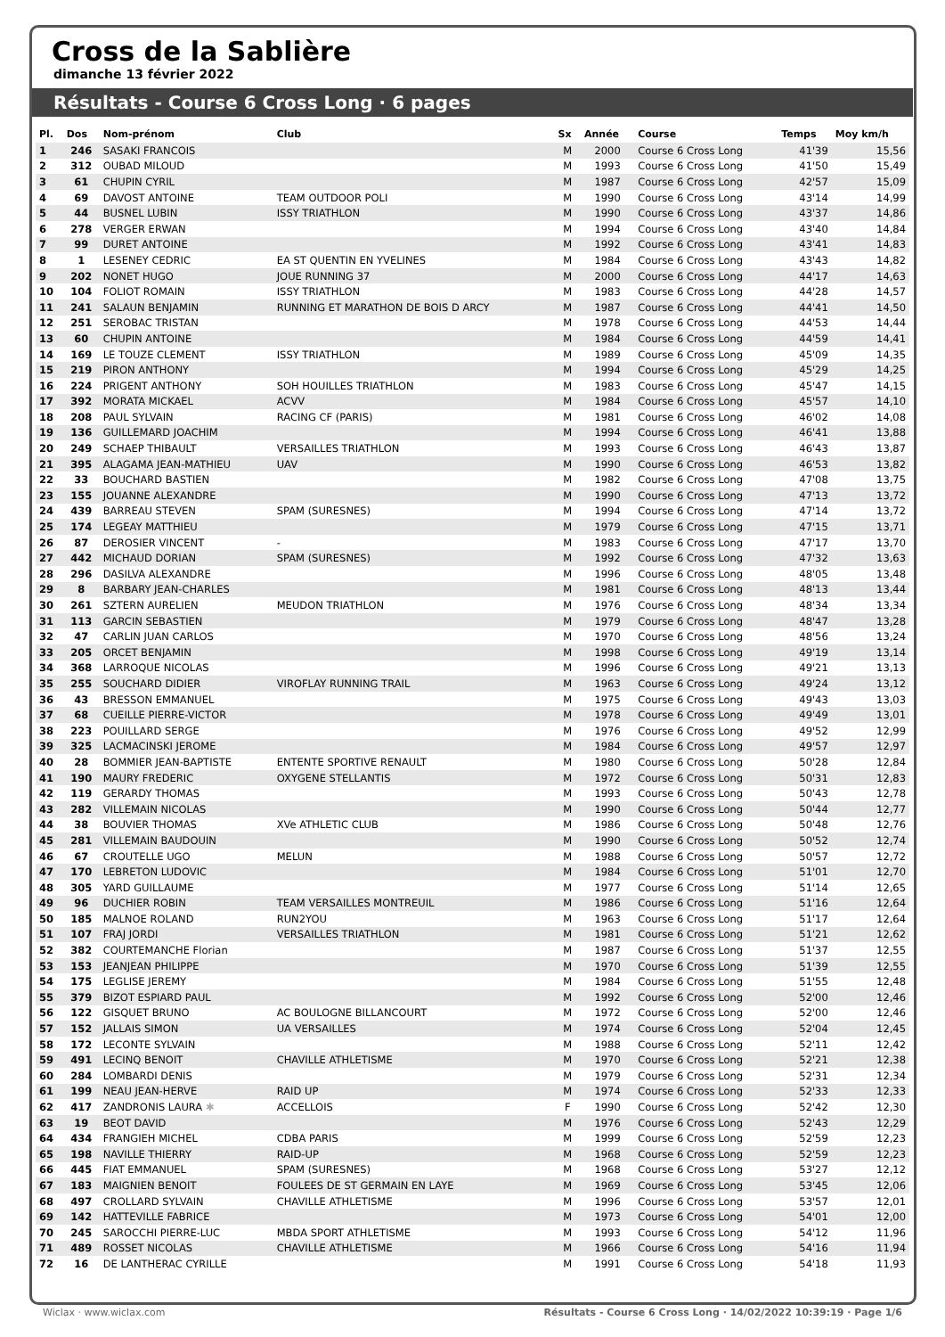Cross de la Sablière
dimanche 13 février 2022
Résultats - Course 6 Cross Long · 6 pages
| Pl. | Dos | Nom-prénom | Club | Sx | Année | Course | Temps | Moy km/h |
| --- | --- | --- | --- | --- | --- | --- | --- | --- |
| 1 | 246 | SASAKI FRANCOIS | | M | 2000 | Course 6 Cross Long | 41'39 | 15,56 |
| 2 | 312 | OUBAD MILOUD | | M | 1993 | Course 6 Cross Long | 41'50 | 15,49 |
| 3 | 61 | CHUPIN CYRIL | | M | 1987 | Course 6 Cross Long | 42'57 | 15,09 |
| 4 | 69 | DAVOST ANTOINE | TEAM OUTDOOR POLI | M | 1990 | Course 6 Cross Long | 43'14 | 14,99 |
| 5 | 44 | BUSNEL LUBIN | ISSY TRIATHLON | M | 1990 | Course 6 Cross Long | 43'37 | 14,86 |
| 6 | 278 | VERGER ERWAN | | M | 1994 | Course 6 Cross Long | 43'40 | 14,84 |
| 7 | 99 | DURET ANTOINE | | M | 1992 | Course 6 Cross Long | 43'41 | 14,83 |
| 8 | 1 | LESENEY CEDRIC | EA ST QUENTIN EN YVELINES | M | 1984 | Course 6 Cross Long | 43'43 | 14,82 |
| 9 | 202 | NONET HUGO | JOUE RUNNING 37 | M | 2000 | Course 6 Cross Long | 44'17 | 14,63 |
| 10 | 104 | FOLIOT ROMAIN | ISSY TRIATHLON | M | 1983 | Course 6 Cross Long | 44'28 | 14,57 |
| 11 | 241 | SALAUN BENJAMIN | RUNNING ET MARATHON DE BOIS D ARCY | M | 1987 | Course 6 Cross Long | 44'41 | 14,50 |
| 12 | 251 | SEROBAC TRISTAN | | M | 1978 | Course 6 Cross Long | 44'53 | 14,44 |
| 13 | 60 | CHUPIN ANTOINE | | M | 1984 | Course 6 Cross Long | 44'59 | 14,41 |
| 14 | 169 | LE TOUZE CLEMENT | ISSY TRIATHLON | M | 1989 | Course 6 Cross Long | 45'09 | 14,35 |
| 15 | 219 | PIRON ANTHONY | | M | 1994 | Course 6 Cross Long | 45'29 | 14,25 |
| 16 | 224 | PRIGENT ANTHONY | SOH HOUILLES TRIATHLON | M | 1983 | Course 6 Cross Long | 45'47 | 14,15 |
| 17 | 392 | MORATA MICKAEL | ACVV | M | 1984 | Course 6 Cross Long | 45'57 | 14,10 |
| 18 | 208 | PAUL SYLVAIN | RACING CF (PARIS) | M | 1981 | Course 6 Cross Long | 46'02 | 14,08 |
| 19 | 136 | GUILLEMARD JOACHIM | | M | 1994 | Course 6 Cross Long | 46'41 | 13,88 |
| 20 | 249 | SCHAEP THIBAULT | VERSAILLES TRIATHLON | M | 1993 | Course 6 Cross Long | 46'43 | 13,87 |
| 21 | 395 | ALAGAMA JEAN-MATHIEU | UAV | M | 1990 | Course 6 Cross Long | 46'53 | 13,82 |
| 22 | 33 | BOUCHARD BASTIEN | | M | 1982 | Course 6 Cross Long | 47'08 | 13,75 |
| 23 | 155 | JOUANNE ALEXANDRE | | M | 1990 | Course 6 Cross Long | 47'13 | 13,72 |
| 24 | 439 | BARREAU STEVEN | SPAM (SURESNES) | M | 1994 | Course 6 Cross Long | 47'14 | 13,72 |
| 25 | 174 | LEGEAY MATTHIEU | | M | 1979 | Course 6 Cross Long | 47'15 | 13,71 |
| 26 | 87 | DEROSIER VINCENT | - | M | 1983 | Course 6 Cross Long | 47'17 | 13,70 |
| 27 | 442 | MICHAUD DORIAN | SPAM (SURESNES) | M | 1992 | Course 6 Cross Long | 47'32 | 13,63 |
| 28 | 296 | DASILVA ALEXANDRE | | M | 1996 | Course 6 Cross Long | 48'05 | 13,48 |
| 29 | 8 | BARBARY JEAN-CHARLES | | M | 1981 | Course 6 Cross Long | 48'13 | 13,44 |
| 30 | 261 | SZTERN AURELIEN | MEUDON TRIATHLON | M | 1976 | Course 6 Cross Long | 48'34 | 13,34 |
| 31 | 113 | GARCIN SEBASTIEN | | M | 1979 | Course 6 Cross Long | 48'47 | 13,28 |
| 32 | 47 | CARLIN JUAN CARLOS | | M | 1970 | Course 6 Cross Long | 48'56 | 13,24 |
| 33 | 205 | ORCET BENJAMIN | | M | 1998 | Course 6 Cross Long | 49'19 | 13,14 |
| 34 | 368 | LARROQUE NICOLAS | | M | 1996 | Course 6 Cross Long | 49'21 | 13,13 |
| 35 | 255 | SOUCHARD DIDIER | VIROFLAY RUNNING TRAIL | M | 1963 | Course 6 Cross Long | 49'24 | 13,12 |
| 36 | 43 | BRESSON EMMANUEL | | M | 1975 | Course 6 Cross Long | 49'43 | 13,03 |
| 37 | 68 | CUEILLE PIERRE-VICTOR | | M | 1978 | Course 6 Cross Long | 49'49 | 13,01 |
| 38 | 223 | POUILLARD SERGE | | M | 1976 | Course 6 Cross Long | 49'52 | 12,99 |
| 39 | 325 | LACMACINSKI JEROME | | M | 1984 | Course 6 Cross Long | 49'57 | 12,97 |
| 40 | 28 | BOMMIER JEAN-BAPTISTE | ENTENTE SPORTIVE RENAULT | M | 1980 | Course 6 Cross Long | 50'28 | 12,84 |
| 41 | 190 | MAURY FREDERIC | OXYGENE STELLANTIS | M | 1972 | Course 6 Cross Long | 50'31 | 12,83 |
| 42 | 119 | GERARDY THOMAS | | M | 1993 | Course 6 Cross Long | 50'43 | 12,78 |
| 43 | 282 | VILLEMAIN NICOLAS | | M | 1990 | Course 6 Cross Long | 50'44 | 12,77 |
| 44 | 38 | BOUVIER THOMAS | XVe ATHLETIC CLUB | M | 1986 | Course 6 Cross Long | 50'48 | 12,76 |
| 45 | 281 | VILLEMAIN BAUDOUIN | | M | 1990 | Course 6 Cross Long | 50'52 | 12,74 |
| 46 | 67 | CROUTELLE UGO | MELUN | M | 1988 | Course 6 Cross Long | 50'57 | 12,72 |
| 47 | 170 | LEBRETON LUDOVIC | | M | 1984 | Course 6 Cross Long | 51'01 | 12,70 |
| 48 | 305 | YARD GUILLAUME | | M | 1977 | Course 6 Cross Long | 51'14 | 12,65 |
| 49 | 96 | DUCHIER ROBIN | TEAM VERSAILLES MONTREUIL | M | 1986 | Course 6 Cross Long | 51'16 | 12,64 |
| 50 | 185 | MALNOE ROLAND | RUN2YOU | M | 1963 | Course 6 Cross Long | 51'17 | 12,64 |
| 51 | 107 | FRAJ JORDI | VERSAILLES TRIATHLON | M | 1981 | Course 6 Cross Long | 51'21 | 12,62 |
| 52 | 382 | COURTEMANCHE Florian | | M | 1987 | Course 6 Cross Long | 51'37 | 12,55 |
| 53 | 153 | JEANJEAN PHILIPPE | | M | 1970 | Course 6 Cross Long | 51'39 | 12,55 |
| 54 | 175 | LEGLISE JEREMY | | M | 1984 | Course 6 Cross Long | 51'55 | 12,48 |
| 55 | 379 | BIZOT ESPIARD PAUL | | M | 1992 | Course 6 Cross Long | 52'00 | 12,46 |
| 56 | 122 | GISQUET BRUNO | AC BOULOGNE BILLANCOURT | M | 1972 | Course 6 Cross Long | 52'00 | 12,46 |
| 57 | 152 | JALLAIS SIMON | UA VERSAILLES | M | 1974 | Course 6 Cross Long | 52'04 | 12,45 |
| 58 | 172 | LECONTE SYLVAIN | | M | 1988 | Course 6 Cross Long | 52'11 | 12,42 |
| 59 | 491 | LECINQ BENOIT | CHAVILLE ATHLETISME | M | 1970 | Course 6 Cross Long | 52'21 | 12,38 |
| 60 | 284 | LOMBARDI DENIS | | M | 1979 | Course 6 Cross Long | 52'31 | 12,34 |
| 61 | 199 | NEAU JEAN-HERVE | RAID UP | M | 1974 | Course 6 Cross Long | 52'33 | 12,33 |
| 62 | 417 | ZANDRONIS LAURA ✱ | ACCELLOIS | F | 1990 | Course 6 Cross Long | 52'42 | 12,30 |
| 63 | 19 | BEOT DAVID | | M | 1976 | Course 6 Cross Long | 52'43 | 12,29 |
| 64 | 434 | FRANGIEH MICHEL | CDBA PARIS | M | 1999 | Course 6 Cross Long | 52'59 | 12,23 |
| 65 | 198 | NAVILLE THIERRY | RAID-UP | M | 1968 | Course 6 Cross Long | 52'59 | 12,23 |
| 66 | 445 | FIAT EMMANUEL | SPAM (SURESNES) | M | 1968 | Course 6 Cross Long | 53'27 | 12,12 |
| 67 | 183 | MAIGNIEN BENOIT | FOULEES DE ST GERMAIN EN LAYE | M | 1969 | Course 6 Cross Long | 53'45 | 12,06 |
| 68 | 497 | CROLLARD SYLVAIN | CHAVILLE ATHLETISME | M | 1996 | Course 6 Cross Long | 53'57 | 12,01 |
| 69 | 142 | HATTEVILLE FABRICE | | M | 1973 | Course 6 Cross Long | 54'01 | 12,00 |
| 70 | 245 | SAROCCHI PIERRE-LUC | MBDA SPORT ATHLETISME | M | 1993 | Course 6 Cross Long | 54'12 | 11,96 |
| 71 | 489 | ROSSET NICOLAS | CHAVILLE ATHLETISME | M | 1966 | Course 6 Cross Long | 54'16 | 11,94 |
| 72 | 16 | DE LANTHERAC CYRILLE | | M | 1991 | Course 6 Cross Long | 54'18 | 11,93 |
Wiclax · www.wiclax.com Résultats - Course 6 Cross Long · 14/02/2022 10:39:19 · Page 1/6